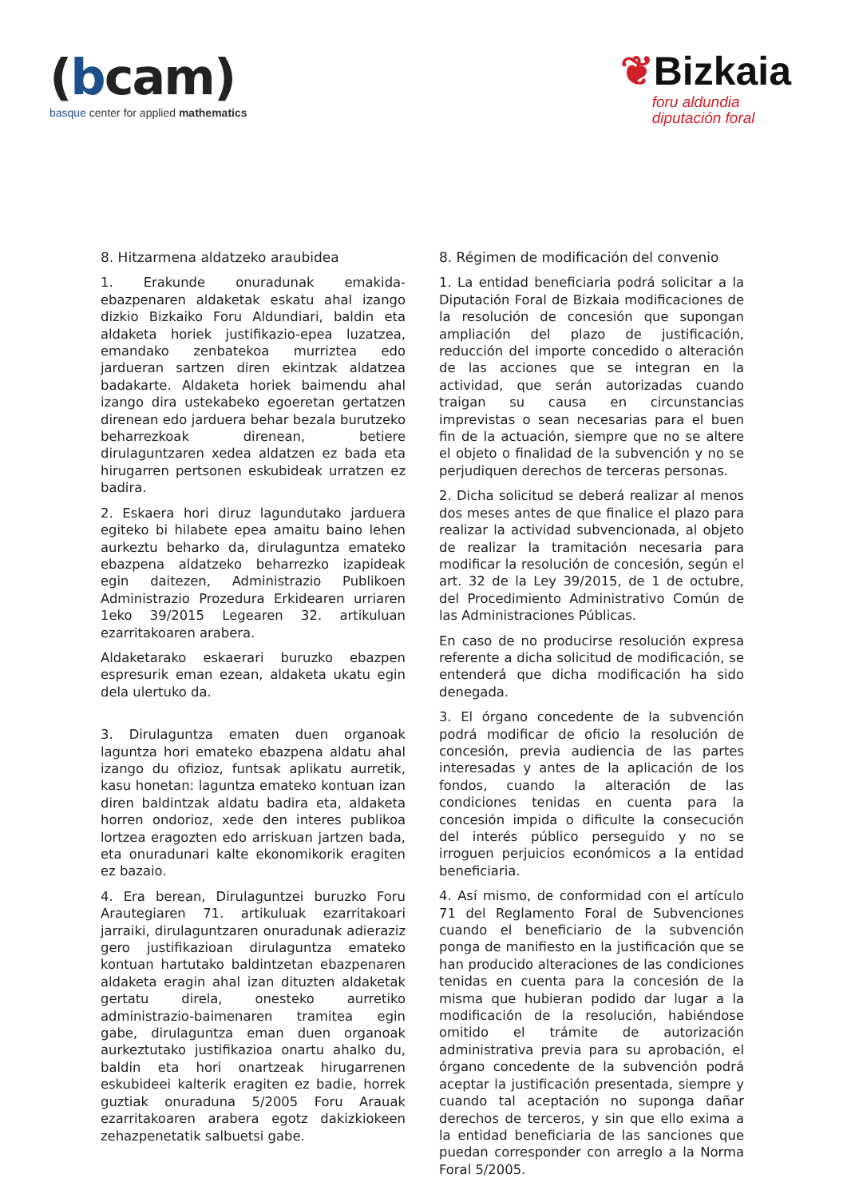(bcam)
basque center for applied mathematics
❦Bizkaia
foru aldundia
diputación foral
8. Hitzarmena aldatzeko araubidea
1. Erakunde onuradunak emakida-ebazpenaren aldaketak eskatu ahal izango dizkio Bizkaiko Foru Aldundiari, baldin eta aldaketa horiek justifikazio-epea luzatzea, emandako zenbatekoa murriztea edo jardueran sartzen diren ekintzak aldatzea badakarte. Aldaketa horiek baimendu ahal izango dira ustekabeko egoeretan gertatzen direnean edo jarduera behar bezala burutzeko beharrezkoak direnean, betiere dirulaguntzaren xedea aldatzen ez bada eta hirugarren pertsonen eskubideak urratzen ez badira.
2. Eskaera hori diruz lagundutako jarduera egiteko bi hilabete epea amaitu baino lehen aurkeztu beharko da, dirulaguntza emateko ebazpena aldatzeko beharrezko izapideak egin daitezen, Administrazio Publikoen Administrazio Prozedura Erkidearen urriaren 1eko 39/2015 Legearen 32. artikuluan ezarritakoaren arabera.
Aldaketarako eskaerari buruzko ebazpen espresurik eman ezean, aldaketa ukatu egin dela ulertuko da.
3. Dirulaguntza ematen duen organoak laguntza hori emateko ebazpena aldatu ahal izango du ofizioz, funtsak aplikatu aurretik, kasu honetan: laguntza emateko kontuan izan diren baldintzak aldatu badira eta, aldaketa horren ondorioz, xede den interes publikoa lortzea eragozten edo arriskuan jartzen bada, eta onuradunari kalte ekonomikorik eragiten ez bazaio.
4. Era berean, Dirulaguntzei buruzko Foru Arautegiaren 71. artikuluak ezarritakoari jarraiki, dirulaguntzaren onuradunak adieraziz gero justifikazioan dirulaguntza emateko kontuan hartutako baldintzetan ebazpenaren aldaketa eragin ahal izan dituzten aldaketak gertatu direla, onesteko aurretiko administrazio-baimenaren tramitea egin gabe, dirulaguntza eman duen organoak aurkeztutako justifikazioa onartu ahalko du, baldin eta hori onartzeak hirugarrenen eskubideei kalterik eragiten ez badie, horrek guztiak onuraduna 5/2005 Foru Arauak ezarritakoaren arabera egotz dakizkiokeen zehazpenetatik salbuetsi gabe.
8. Régimen de modificación del convenio
1. La entidad beneficiaria podrá solicitar a la Diputación Foral de Bizkaia modificaciones de la resolución de concesión que supongan ampliación del plazo de justificación, reducción del importe concedido o alteración de las acciones que se integran en la actividad, que serán autorizadas cuando traigan su causa en circunstancias imprevistas o sean necesarias para el buen fin de la actuación, siempre que no se altere el objeto o finalidad de la subvención y no se perjudiquen derechos de terceras personas.
2. Dicha solicitud se deberá realizar al menos dos meses antes de que finalice el plazo para realizar la actividad subvencionada, al objeto de realizar la tramitación necesaria para modificar la resolución de concesión, según el art. 32 de la Ley 39/2015, de 1 de octubre, del Procedimiento Administrativo Común de las Administraciones Públicas.
En caso de no producirse resolución expresa referente a dicha solicitud de modificación, se entenderá que dicha modificación ha sido denegada.
3. El órgano concedente de la subvención podrá modificar de oficio la resolución de concesión, previa audiencia de las partes interesadas y antes de la aplicación de los fondos, cuando la alteración de las condiciones tenidas en cuenta para la concesión impida o dificulte la consecución del interés público perseguido y no se irroguen perjuicios económicos a la entidad beneficiaria.
4. Así mismo, de conformidad con el artículo 71 del Reglamento Foral de Subvenciones cuando el beneficiario de la subvención ponga de manifiesto en la justificación que se han producido alteraciones de las condiciones tenidas en cuenta para la concesión de la misma que hubieran podido dar lugar a la modificación de la resolución, habiéndose omitido el trámite de autorización administrativa previa para su aprobación, el órgano concedente de la subvención podrá aceptar la justificación presentada, siempre y cuando tal aceptación no suponga dañar derechos de terceros, y sin que ello exima a la entidad beneficiaria de las sanciones que puedan corresponder con arreglo a la Norma Foral 5/2005.